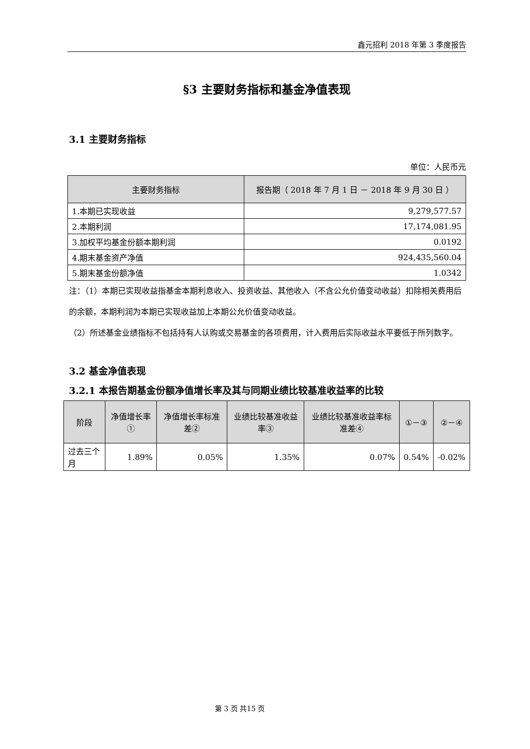鑫元招利 2018 年第 3 季度报告
§3 主要财务指标和基金净值表现
3.1 主要财务指标
单位：人民币元
| 主要财务指标 | 报告期（ 2018 年 7 月 1 日 － 2018 年 9 月 30 日 ） |
| --- | --- |
| 1.本期已实现收益 | 9,279,577.57 |
| 2.本期利润 | 17,174,081.95 |
| 3.加权平均基金份额本期利润 | 0.0192 |
| 4.期末基金资产净值 | 924,435,560.04 |
| 5.期末基金份额净值 | 1.0342 |
注：（1）本期已实现收益指基金本期利息收入、投资收益、其他收入（不含公允价值变动收益）扣除相关费用后的余额，本期利润为本期已实现收益加上本期公允价值变动收益。
（2）所述基金业绩指标不包括持有人认购或交易基金的各项费用，计入费用后实际收益水平要低于所列数字。
3.2 基金净值表现
3.2.1 本报告期基金份额净值增长率及其与同期业绩比较基准收益率的比较
| 阶段 | 净值增长率① | 净值增长率标准差② | 业绩比较基准收益率③ | 业绩比较基准收益率标准差④ | ①－③ | ②－④ |
| --- | --- | --- | --- | --- | --- | --- |
| 过去三个月 | 1.89% | 0.05% | 1.35% | 0.07% | 0.54% | -0.02% |
第 3 页 共15 页